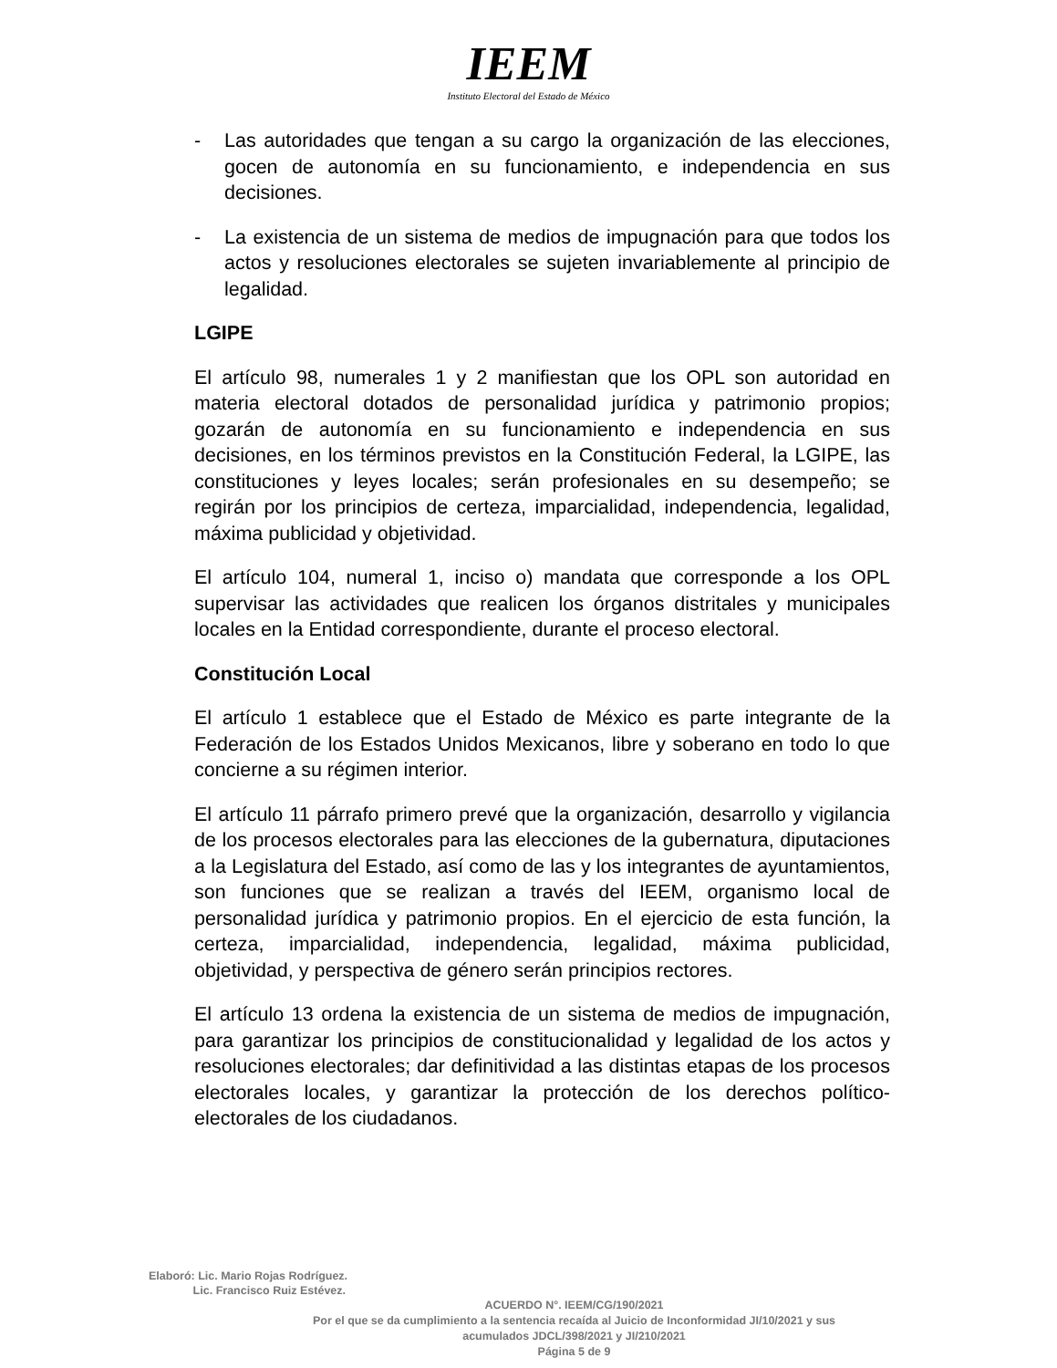IEEM
Instituto Electoral del Estado de México
- Las autoridades que tengan a su cargo la organización de las elecciones, gocen de autonomía en su funcionamiento, e independencia en sus decisiones.
- La existencia de un sistema de medios de impugnación para que todos los actos y resoluciones electorales se sujeten invariablemente al principio de legalidad.
LGIPE
El artículo 98, numerales 1 y 2 manifiestan que los OPL son autoridad en materia electoral dotados de personalidad jurídica y patrimonio propios; gozarán de autonomía en su funcionamiento e independencia en sus decisiones, en los términos previstos en la Constitución Federal, la LGIPE, las constituciones y leyes locales; serán profesionales en su desempeño; se regirán por los principios de certeza, imparcialidad, independencia, legalidad, máxima publicidad y objetividad.
El artículo 104, numeral 1, inciso o) mandata que corresponde a los OPL supervisar las actividades que realicen los órganos distritales y municipales locales en la Entidad correspondiente, durante el proceso electoral.
Constitución Local
El artículo 1 establece que el Estado de México es parte integrante de la Federación de los Estados Unidos Mexicanos, libre y soberano en todo lo que concierne a su régimen interior.
El artículo 11 párrafo primero prevé que la organización, desarrollo y vigilancia de los procesos electorales para las elecciones de la gubernatura, diputaciones a la Legislatura del Estado, así como de las y los integrantes de ayuntamientos, son funciones que se realizan a través del IEEM, organismo local de personalidad jurídica y patrimonio propios. En el ejercicio de esta función, la certeza, imparcialidad, independencia, legalidad, máxima publicidad, objetividad, y perspectiva de género serán principios rectores.
El artículo 13 ordena la existencia de un sistema de medios de impugnación, para garantizar los principios de constitucionalidad y legalidad de los actos y resoluciones electorales; dar definitividad a las distintas etapas de los procesos electorales locales, y garantizar la protección de los derechos político-electorales de los ciudadanos.
Elaboró: Lic. Mario Rojas Rodríguez.
Lic. Francisco Ruiz Estévez.
ACUERDO N°. IEEM/CG/190/2021
Por el que se da cumplimiento a la sentencia recaída al Juicio de Inconformidad JI/10/2021 y sus
acumulados JDCL/398/2021 y JI/210/2021
Página 5 de 9